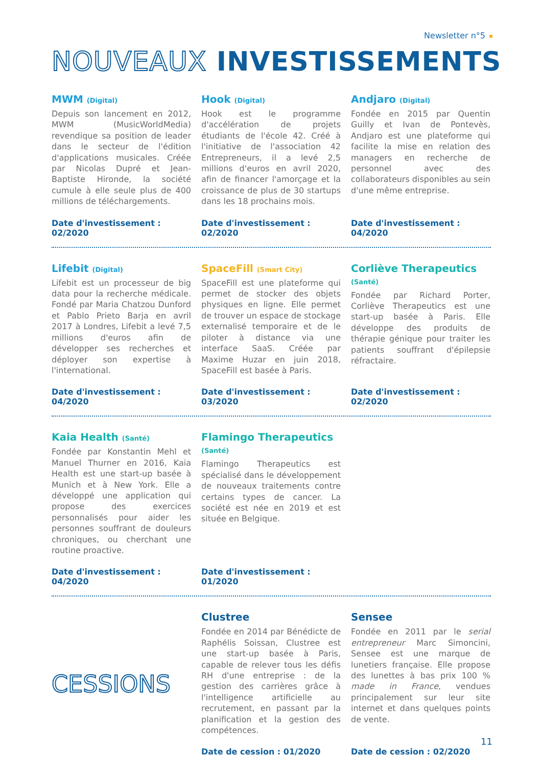Newsletter n°5
NOUVEAUX INVESTISSEMENTS
MWM (Digital)
Depuis son lancement en 2012, MWM (MusicWorldMedia) revendique sa position de leader dans le secteur de l'édition d'applications musicales. Créée par Nicolas Dupré et Jean-Baptiste Hironde, la société cumule à elle seule plus de 400 millions de téléchargements.
Date d'investissement : 02/2020
Hook (Digital)
Hook est le programme d'accélération de projets étudiants de l'école 42. Créé à l'initiative de l'association 42 Entrepreneurs, il a levé 2,5 millions d'euros en avril 2020, afin de financer l'amorçage et la croissance de plus de 30 startups dans les 18 prochains mois.
Date d'investissement : 02/2020
Andjaro (Digital)
Fondée en 2015 par Quentin Guilly et Ivan de Pontevès, Andjaro est une plateforme qui facilite la mise en relation des managers en recherche de personnel avec des collaborateurs disponibles au sein d'une même entreprise.
Date d'investissement : 04/2020
Lifebit (Digital)
Lifebit est un processeur de big data pour la recherche médicale. Fondé par Maria Chatzou Dunford et Pablo Prieto Barja en avril 2017 à Londres, Lifebit a levé 7,5 millions d'euros afin de développer ses recherches et déployer son expertise à l'international.
Date d'investissement : 04/2020
SpaceFill (Smart City)
SpaceFill est une plateforme qui permet de stocker des objets physiques en ligne. Elle permet de trouver un espace de stockage externalisé temporaire et de le piloter à distance via une interface SaaS. Créée par Maxime Huzar en juin 2018, SpaceFill est basée à Paris.
Date d'investissement : 03/2020
Corliève Therapeutics (Santé)
Fondée par Richard Porter, Corliève Therapeutics est une start-up basée à Paris. Elle développe des produits de thérapie génique pour traiter les patients souffrant d'épilepsie réfractaire.
Date d'investissement : 02/2020
Kaia Health (Santé)
Fondée par Konstantin Mehl et Manuel Thurner en 2016, Kaia Health est une start-up basée à Munich et à New York. Elle a développé une application qui propose des exercices personnalisés pour aider les personnes souffrant de douleurs chroniques, ou cherchant une routine proactive.
Date d'investissement : 04/2020
Flamingo Therapeutics (Santé)
Flamingo Therapeutics est spécialisé dans le développement de nouveaux traitements contre certains types de cancer. La société est née en 2019 et est située en Belgique.
Date d'investissement : 01/2020
CESSIONS
Clustree
Fondée en 2014 par Bénédicte de Raphélis Soissan, Clustree est une start-up basée à Paris, capable de relever tous les défis RH d'une entreprise : de la gestion des carrières grâce à l'intelligence artificielle au recrutement, en passant par la planification et la gestion des compétences.
Date de cession : 01/2020
Sensee
Fondée en 2011 par le serial entrepreneur Marc Simoncini, Sensee est une marque de lunetiers française. Elle propose des lunettes à bas prix 100 % made in France, vendues principalement sur leur site internet et dans quelques points de vente.
Date de cession : 02/2020
11